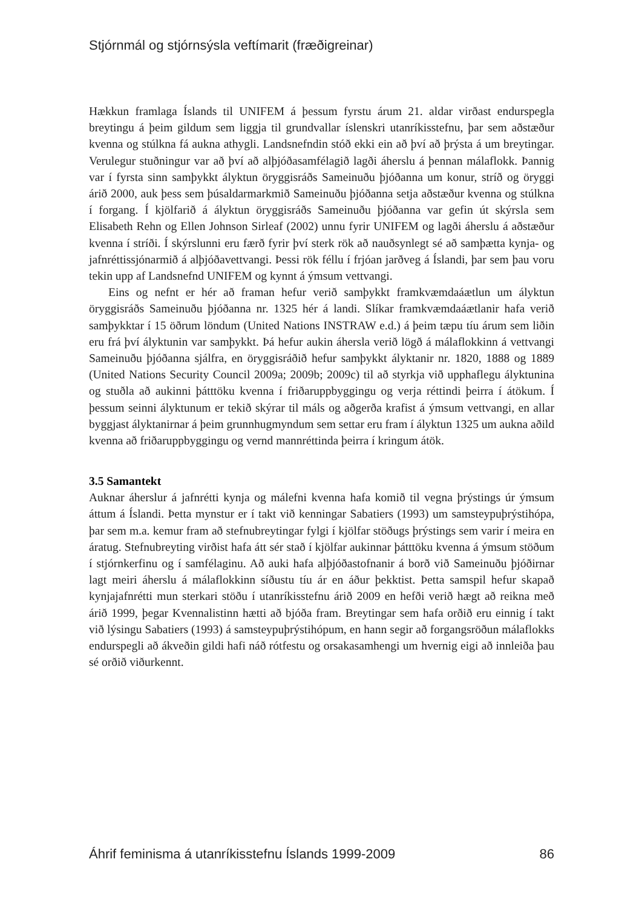Stjórnmál og stjórnsýsla veftímarit (fræðigreinar)
Hækkun framlaga Íslands til UNIFEM á þessum fyrstu árum 21. aldar virðast endurspegla breytingu á þeim gildum sem liggja til grundvallar íslenskri utanríkisstefnu, þar sem aðstæður kvenna og stúlkna fá aukna athygli. Landsnefndin stóð ekki ein að því að þrýsta á um breytingar. Verulegur stuðningur var að því að alþjóðasamfélagið lagði áherslu á þennan málaflokk. Þannig var í fyrsta sinn samþykkt ályktun öryggisráðs Sameinuðu þjóðanna um konur, stríð og öryggi árið 2000, auk þess sem þúsaldarmarkmið Sameinuðu þjóðanna setja aðstæður kvenna og stúlkna í forgang. Í kjölfarið á ályktun öryggisráðs Sameinuðu þjóðanna var gefin út skýrsla sem Elisabeth Rehn og Ellen Johnson Sirleaf (2002) unnu fyrir UNIFEM og lagði áherslu á aðstæður kvenna í stríði. Í skýrslunni eru færð fyrir því sterk rök að nauðsynlegt sé að samþætta kynja- og jafnréttissjónarmið á alþjóðavettvangi. Þessi rök féllu í frjóan jarðveg á Íslandi, þar sem þau voru tekin upp af Landsnefnd UNIFEM og kynnt á ýmsum vettvangi.
Eins og nefnt er hér að framan hefur verið samþykkt framkvæmdaáætlun um ályktun öryggisráðs Sameinuðu þjóðanna nr. 1325 hér á landi. Slíkar framkvæmdaáætlanir hafa verið samþykktar í 15 öðrum löndum (United Nations INSTRAW e.d.) á þeim tæpu tíu árum sem liðin eru frá því ályktunin var samþykkt. Þá hefur aukin áhersla verið lögð á málaflokkinn á vettvangi Sameinuðu þjóðanna sjálfra, en öryggisráðið hefur samþykkt ályktanir nr. 1820, 1888 og 1889 (United Nations Security Council 2009a; 2009b; 2009c) til að styrkja við upphaflegu ályktunina og stuðla að aukinni þátttöku kvenna í friðaruppbyggingu og verja réttindi þeirra í átökum. Í þessum seinni ályktunum er tekið skýrar til máls og aðgerða krafist á ýmsum vettvangi, en allar byggjast ályktanirnar á þeim grunnhugmyndum sem settar eru fram í ályktun 1325 um aukna aðild kvenna að friðaruppbyggingu og vernd mannréttinda þeirra í kringum átök.
3.5 Samantekt
Auknar áherslur á jafnrétti kynja og málefni kvenna hafa komið til vegna þrýstings úr ýmsum áttum á Íslandi. Þetta mynstur er í takt við kenningar Sabatiers (1993) um samsteypuþrýstihópa, þar sem m.a. kemur fram að stefnubreytingar fylgi í kjölfar stöðugs þrýstings sem varir í meira en áratug. Stefnubreyting virðist hafa átt sér stað í kjölfar aukinnar þátttöku kvenna á ýmsum stöðum í stjórnkerfinu og í samfélaginu. Að auki hafa alþjóðastofnanir á borð við Sameinuðu þjóðirnar lagt meiri áherslu á málaflokkinn síðustu tíu ár en áður þekktist. Þetta samspil hefur skapað kynjajafnrétti mun sterkari stöðu í utanríkisstefnu árið 2009 en hefði verið hægt að reikna með árið 1999, þegar Kvennalistinn hætti að bjóða fram. Breytingar sem hafa orðið eru einnig í takt við lýsingu Sabatiers (1993) á samsteypuþrýstihópum, en hann segir að forgangsröðun málaflokks endurspegli að ákveðin gildi hafi náð rótfestu og orsakasamhengi um hvernig eigi að innleiða þau sé orðið viðurkennt.
Áhrif feminisma á utanríkisstefnu Íslands 1999-2009 86